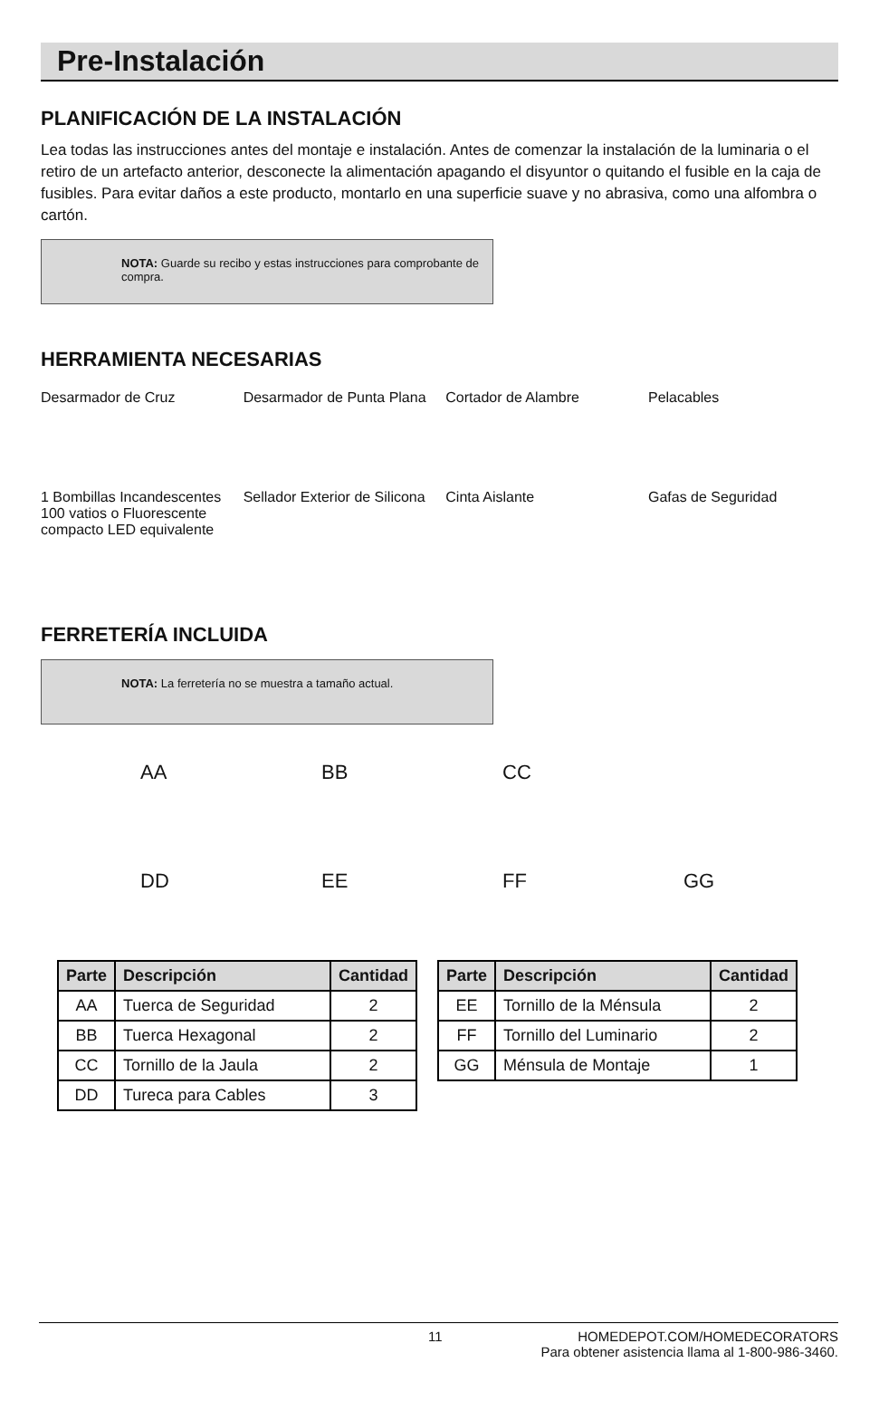Pre-Instalación
PLANIFICACIÓN DE LA INSTALACIÓN
Lea todas las instrucciones antes del montaje e instalación. Antes de comenzar la instalación de la luminaria o el retiro de un artefacto anterior, desconecte la alimentación apagando el disyuntor o quitando el fusible en la caja de fusibles. Para evitar daños a este producto, montarlo en una superficie suave y no abrasiva, como una alfombra o cartón.
NOTA: Guarde su recibo y estas instrucciones para comprobante de compra.
HERRAMIENTA NECESARIAS
Desarmador de Cruz Desarmador de Punta Plana
Cortador de Alambre Pelacables
1 Bombillas Incandescentes 100 vatios o Fluorescente compacto LED equivalente
Sellador Exterior de Silicona
Cinta Aislante Gafas de Seguridad
FERRETERÍA INCLUIDA
NOTA: La ferretería no se muestra a tamaño actual.
AA BB CC
DD EE FF GG
| Parte | Descripción | Cantidad |
| --- | --- | --- |
| AA | Tuerca de Seguridad | 2 |
| BB | Tuerca Hexagonal | 2 |
| CC | Tornillo de la Jaula | 2 |
| DD | Tureca para Cables | 3 |
| Parte | Descripción | Cantidad |
| --- | --- | --- |
| EE | Tornillo de la Ménsula | 2 |
| FF | Tornillo del Luminario | 2 |
| GG | Ménsula de Montaje | 1 |
11 HOMEDEPOT.COM/HOMEDECORATORS
Para obtener asistencia llama al 1-800-986-3460.